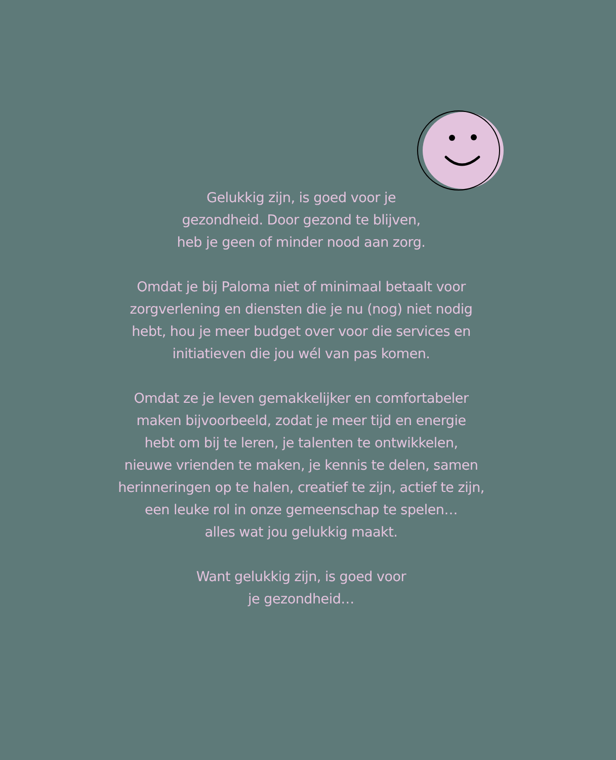Gelukkig zijn, is goed voor je
gezondheid. Door gezond te blijven,
heb je geen of minder nood aan zorg.
Omdat je bij Paloma niet of minimaal betaalt voor
zorgverlening en diensten die je nu (nog) niet nodig
hebt, hou je meer budget over voor die services en
initiatieven die jou wél van pas komen.
Omdat ze je leven gemakkelijker en comfortabeler
maken bijvoorbeeld, zodat je meer tijd en energie
hebt om bij te leren, je talenten te ontwikkelen,
nieuwe vrienden te maken, je kennis te delen, samen
herinneringen op te halen, creatief te zijn, actief te zijn,
een leuke rol in onze gemeenschap te spelen…
alles wat jou gelukkig maakt.
Want gelukkig zijn, is goed voor
je gezondheid…